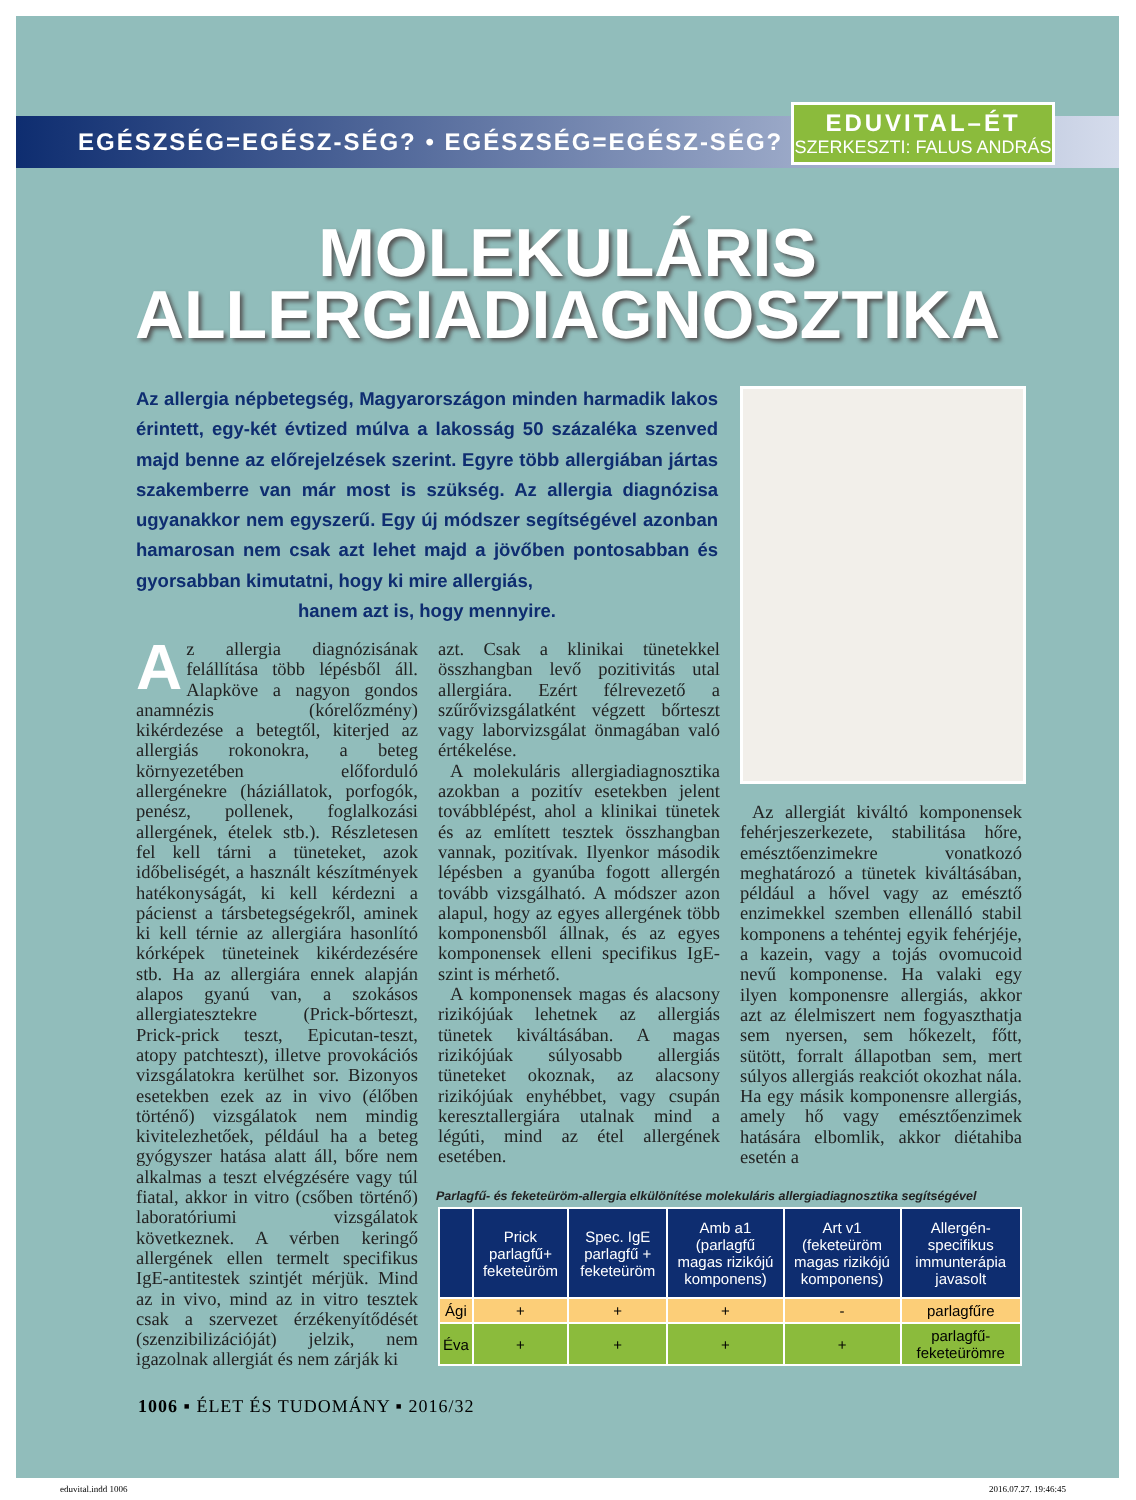EGÉSZSÉG=EGÉSZ-SÉG? • EGÉSZSÉG=EGÉSZ-SÉG?
EDUVITAL–ÉT
SZERKESZTI: FALUS ANDRÁS
MOLEKULÁRIS
ALLERGIADIAGNOSZTIKA
Az allergia népbetegség, Magyarországon minden harmadik lakos érintett, egy-két évtized múlva a lakosság 50 százaléka szenved majd benne az előrejelzések szerint. Egyre több allergiában jártas szakemberre van már most is szükség. Az allergia diagnózisa ugyanakkor nem egyszerű. Egy új módszer segítségével azonban hamarosan nem csak azt lehet majd a jövőben pontosabban és gyorsabban kimutatni, hogy ki mire allergiás,
hanem azt is, hogy mennyire.
Az allergia diagnózisának felállítása több lépésből áll. Alapköve a nagyon gondos anamnézis (kórelőzmény) kikérdezése a betegtől, kiterjed az allergiás rokonokra, a beteg környezetében előforduló allergénekre (háziállatok, porfogók, penész, pollenek, foglalkozási allergének, ételek stb.). Részletesen fel kell tárni a tüneteket, azok időbeliségét, a használt készítmények hatékonyságát, ki kell kérdezni a pácienst a társbetegségekről, aminek ki kell térnie az allergiára hasonlító kórképek tüneteinek kikérdezésére stb. Ha az allergiára ennek alapján alapos gyanú van, a szokásos allergiatesztekre (Prick-bőrteszt, Prick-prick teszt, Epicutan-teszt, atopy patchteszt), illetve provokációs vizsgálatokra kerülhet sor. Bizonyos esetekben ezek az in vivo (élőben történő) vizsgálatok nem mindig kivitelezhetőek, például ha a beteg gyógyszer hatása alatt áll, bőre nem alkalmas a teszt elvégzésére vagy túl fiatal, akkor in vitro (csőben történő) laboratóriumi vizsgálatok következnek. A vérben keringő allergének ellen termelt specifikus IgE-antitestek szintjét mérjük. Mind az in vivo, mind az in vitro tesztek csak a szervezet érzékenyítődését (szenzibilizációját) jelzik, nem igazolnak allergiát és nem zárják ki
azt. Csak a klinikai tünetekkel összhangban levő pozitivitás utal allergiára. Ezért félrevezető a szűrővizsgálatként végzett bőrteszt vagy laborvizsgálat önmagában való értékelése.
A molekuláris allergiadiagnosztika azokban a pozitív esetekben jelent továbblépést, ahol a klinikai tünetek és az említett tesztek összhangban vannak, pozitívak. Ilyenkor második lépésben a gyanúba fogott allergén tovább vizsgálható. A módszer azon alapul, hogy az egyes allergének több komponensből állnak, és az egyes komponensek elleni specifikus IgE-szint is mérhető.
A komponensek magas és alacsony rizikójúak lehetnek az allergiás tünetek kiváltásában. A magas rizikójúak súlyosabb allergiás tüneteket okoznak, az alacsony rizikójúak enyhébbet, vagy csupán keresztallergiára utalnak mind a légúti, mind az étel allergének esetében.
Az allergiát kiváltó komponensek fehérjeszerkezete, stabilitása hőre, emésztőenzimekre vonatkozó meghatározó a tünetek kiváltásában, például a hővel vagy az emésztő enzimekkel szemben ellenálló stabil komponens a tehéntej egyik fehérjéje, a kazein, vagy a tojás ovomucoid nevű komponense. Ha valaki egy ilyen komponensre allergiás, akkor azt az élelmiszert nem fogyaszthatja sem nyersen, sem hőkezelt, főtt, sütött, forralt állapotban sem, mert súlyos allergiás reakciót okozhat nála. Ha egy másik komponensre allergiás, amely hő vagy emésztőenzimek hatására elbomlik, akkor diétahiba esetén a
Parlagfű- és feketeüröm-allergia elkülönítése molekuláris allergiadiagnosztika segítségével
| | Prick parlagfű+ feketeüröm | Spec. IgE parlagfű + feketeüröm | Amb a1 (parlagfű magas rizikójú komponens) | Art v1 (feketeüröm magas rizikójú komponens) | Allergén-specifikus immunterápia javasolt |
| --- | --- | --- | --- | --- | --- |
| Ági | + | + | + | - | parlagfűre |
| Éva | + | + | + | + | parlagfű- feketeürömre |
1006 ▪ ÉLET ÉS TUDOMÁNY ▪ 2016/32
eduvital.indd 1006 2016.07.27. 19:46:45